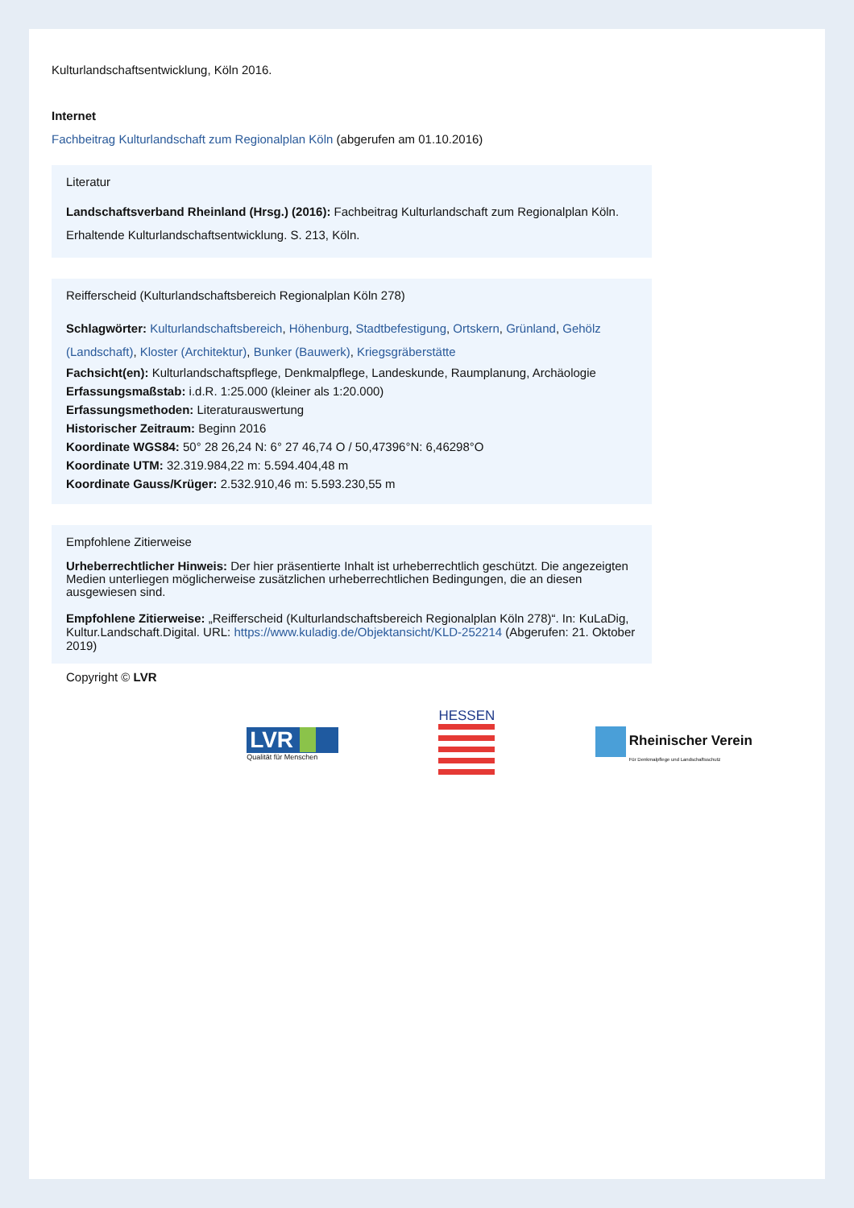Kulturlandschaftsentwicklung, Köln 2016.
Internet
Fachbeitrag Kulturlandschaft zum Regionalplan Köln (abgerufen am 01.10.2016)
Literatur
Landschaftsverband Rheinland (Hrsg.) (2016): Fachbeitrag Kulturlandschaft zum Regionalplan Köln. Erhaltende Kulturlandschaftsentwicklung. S. 213, Köln.
Reifferscheid (Kulturlandschaftsbereich Regionalplan Köln 278)
Schlagwörter: Kulturlandschaftsbereich, Höhenburg, Stadtbefestigung, Ortskern, Grünland, Gehölz (Landschaft), Kloster (Architektur), Bunker (Bauwerk), Kriegsgräberstätte
Fachsicht(en): Kulturlandschaftspflege, Denkmalpflege, Landeskunde, Raumplanung, Archäologie
Erfassungsmaßstab: i.d.R. 1:25.000 (kleiner als 1:20.000)
Erfassungsmethoden: Literaturauswertung
Historischer Zeitraum: Beginn 2016
Koordinate WGS84: 50° 28 26,24 N: 6° 27 46,74 O / 50,47396°N: 6,46298°O
Koordinate UTM: 32.319.984,22 m: 5.594.404,48 m
Koordinate Gauss/Krüger: 2.532.910,46 m: 5.593.230,55 m
Empfohlene Zitierweise
Urheberrechtlicher Hinweis: Der hier präsentierte Inhalt ist urheberrechtlich geschützt. Die angezeigten Medien unterliegen möglicherweise zusätzlichen urheberrechtlichen Bedingungen, die an diesen ausgewiesen sind.
Empfohlene Zitierweise: „Reifferscheid (Kulturlandschaftsbereich Regionalplan Köln 278)“. In: KuLaDig, Kultur.Landschaft.Digital. URL: https://www.kuladig.de/Objektansicht/KLD-252214 (Abgerufen: 21. Oktober 2019)
Copyright © LVR
LVR
Qualität für Menschen
HESSEN
Rheinischer Verein
Für Denkmalpflege und Landschaftsschutz